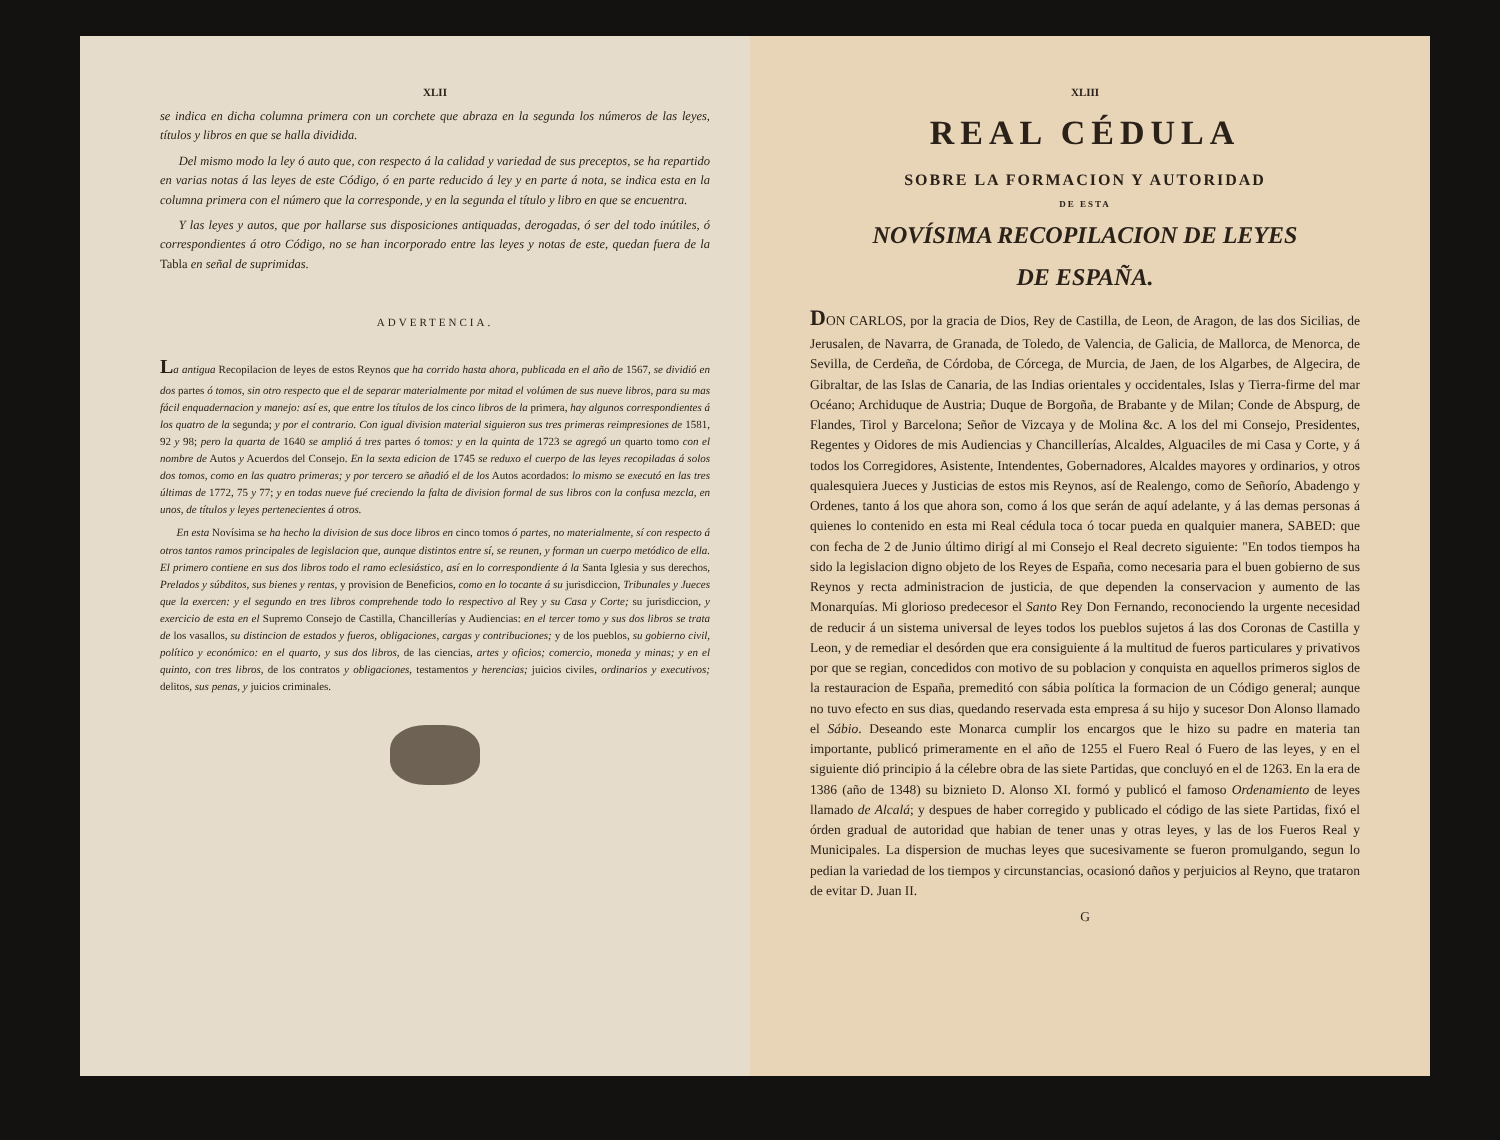XLII
se indica en dicha columna primera con un corchete que abraza en la segunda los números de las leyes, títulos y libros en que se halla dividida.
Del mismo modo la ley ó auto que, con respecto á la calidad y variedad de sus preceptos, se ha repartido en varias notas á las leyes de este Código, ó en parte reducido á ley y en parte á nota, se indica esta en la columna primera con el número que la corresponde, y en la segunda el título y libro en que se encuentra.
Y las leyes y autos, que por hallarse sus disposiciones antiquadas, derogadas, ó ser del todo inútiles, ó correspondientes á otro Código, no se han incorporado entre las leyes y notas de este, quedan fuera de la Tabla en señal de suprimidas.
ADVERTENCIA.
La antigua Recopilacion de leyes de estos Reynos que ha corrido hasta ahora, publicada en el año de 1567, se dividió en dos partes ó tomos, sin otro respecto que el de separar materialmente por mitad el volúmen de sus nueve libros, para su mas fácil enquadernacion y manejo: así es, que entre los títulos de los cinco libros de la primera, hay algunos correspondientes á los quatro de la segunda; y por el contrario. Con igual division material siguieron sus tres primeras reimpresiones de 1581, 92 y 98; pero la quarta de 1640 se amplió á tres partes ó tomos: y en la quinta de 1723 se agregó un quarto tomo con el nombre de Autos y Acuerdos del Consejo. En la sexta edicion de 1745 se reduxo el cuerpo de las leyes recopiladas á solos dos tomos, como en las quatro primeras; y por tercero se añadió el de los Autos acordados: lo mismo se executó en las tres últimas de 1772, 75 y 77; y en todas nueve fué creciendo la falta de division formal de sus libros con la confusa mezcla, en unos, de títulos y leyes pertenecientes á otros.
En esta Novísima se ha hecho la division de sus doce libros en cinco tomos ó partes, no materialmente, sí con respecto á otros tantos ramos principales de legislacion que, aunque distintos entre sí, se reunen, y forman un cuerpo metódico de ella. El primero contiene en sus dos libros todo el ramo eclesiástico, así en lo correspondiente á la Santa Iglesia y sus derechos, Prelados y súbditos, sus bienes y rentas, y provision de Beneficios, como en lo tocante á su jurisdiccion, Tribunales y Jueces que la exercen: y el segundo en tres libros comprehende todo lo respectivo al Rey y su Casa y Corte; su jurisdiccion, y exercicio de esta en el Supremo Consejo de Castilla, Chancillerías y Audiencias: en el tercer tomo y sus dos libros se trata de los vasallos, su distincion de estados y fueros, obligaciones, cargas y contribuciones; y de los pueblos, su gobierno civil, político y económico: en el quarto, y sus dos libros, de las ciencias, artes y oficios; comercio, moneda y minas; y en el quinto, con tres libros, de los contratos y obligaciones, testamentos y herencias; juicios civiles, ordinarios y executivos; delitos, sus penas, y juicios criminales.
XLIII
REAL CÉDULA
SOBRE LA FORMACION Y AUTORIDAD
DE ESTA
NOVÍSIMA RECOPILACION DE LEYES
DE ESPAÑA.
DON CARLOS, por la gracia de Dios, Rey de Castilla, de Leon, de Aragon, de las dos Sicilias, de Jerusalen, de Navarra, de Granada, de Toledo, de Valencia, de Galicia, de Mallorca, de Menorca, de Sevilla, de Cerdeña, de Córdoba, de Córcega, de Murcia, de Jaen, de los Algarbes, de Algecira, de Gibraltar, de las Islas de Canaria, de las Indias orientales y occidentales, Islas y Tierra-firme del mar Océano; Archiduque de Austria; Duque de Borgoña, de Brabante y de Milan; Conde de Abspurg, de Flandes, Tirol y Barcelona; Señor de Vizcaya y de Molina &c. A los del mi Consejo, Presidentes, Regentes y Oidores de mis Audiencias y Chancillerías, Alcaldes, Alguaciles de mi Casa y Corte, y á todos los Corregidores, Asistente, Intendentes, Gobernadores, Alcaldes mayores y ordinarios, y otros qualesquiera Jueces y Justicias de estos mis Reynos, así de Realengo, como de Señorío, Abadengo y Ordenes, tanto á los que ahora son, como á los que serán de aquí adelante, y á las demas personas á quienes lo contenido en esta mi Real cédula toca ó tocar pueda en qualquier manera, SABED: que con fecha de 2 de Junio último dirigí al mi Consejo el Real decreto siguiente: "En todos tiempos ha sido la legislacion digno objeto de los Reyes de España, como necesaria para el buen gobierno de sus Reynos y recta administracion de justicia, de que dependen la conservacion y aumento de las Monarquías. Mi glorioso predecesor el Santo Rey Don Fernando, reconociendo la urgente necesidad de reducir á un sistema universal de leyes todos los pueblos sujetos á las dos Coronas de Castilla y Leon, y de remediar el desórden que era consiguiente á la multitud de fueros particulares y privativos por que se regian, concedidos con motivo de su poblacion y conquista en aquellos primeros siglos de la restauracion de España, premeditó con sábia política la formacion de un Código general; aunque no tuvo efecto en sus dias, quedando reservada esta empresa á su hijo y sucesor Don Alonso llamado el Sábio. Deseando este Monarca cumplir los encargos que le hizo su padre en materia tan importante, publicó primeramente en el año de 1255 el Fuero Real ó Fuero de las leyes, y en el siguiente dió principio á la célebre obra de las siete Partidas, que concluyó en el de 1263. En la era de 1386 (año de 1348) su biznieto D. Alonso XI. formó y publicó el famoso Ordenamiento de leyes llamado de Alcalá; y despues de haber corregido y publicado el código de las siete Partidas, fixó el órden gradual de autoridad que habian de tener unas y otras leyes, y las de los Fueros Real y Municipales. La dispersion de muchas leyes que sucesivamente se fueron promulgando, segun lo pedian la variedad de los tiempos y circunstancias, ocasionó daños y perjuicios al Reyno, que trataron de evitar D. Juan II.
G